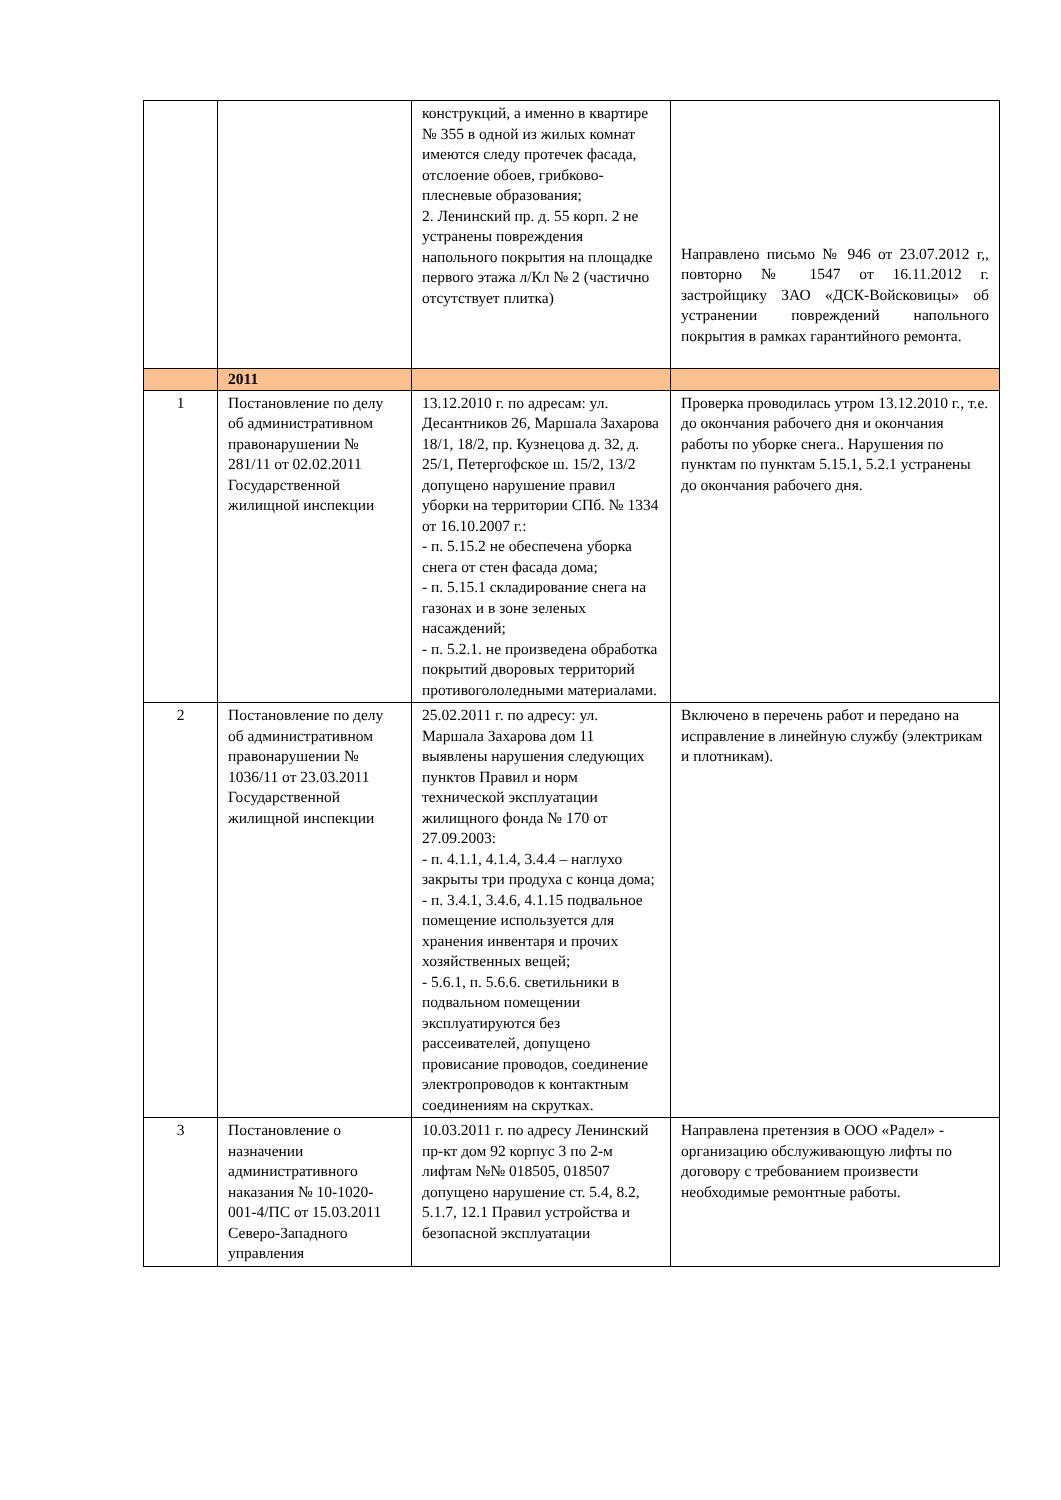| | | конструкций, а именно в квартире № 355 в одной из жилых комнат имеются следу протечек фасада, отслоение обоев, грибково-плесневые образования; 2. Ленинский пр. д. 55 корп. 2 не устранены повреждения напольного покрытия на площадке первого этажа л/Кл № 2 (частично отсутствует плитка) | Направлено письмо № 946 от 23.07.2012 г,, повторно № 1547 от 16.11.2012 г. застройщику ЗАО «ДСК-Войсковицы» об устранении повреждений напольного покрытия в рамках гарантийного ремонта. |
| | 2011 | | |
| 1 | Постановление по делу об административном правонарушении № 281/11 от 02.02.2011 Государственной жилищной инспекции | 13.12.2010 г. по адресам: ул. Десантников 26, Маршала Захарова 18/1, 18/2, пр. Кузнецова д. 32, д. 25/1, Петергофское ш. 15/2, 13/2 допущено нарушение правил уборки на территории СПб. № 1334 от 16.10.2007 г.: - п. 5.15.2 не обеспечена уборка снега от стен фасада дома; - п. 5.15.1 складирование снега на газонах и в зоне зеленых насаждений; - п. 5.2.1. не произведена обработка покрытий дворовых территорий противогололедными материалами. | Проверка проводилась утром 13.12.2010 г., т.е. до окончания рабочего дня и окончания работы по уборке снега.. Нарушения по пунктам по пунктам 5.15.1, 5.2.1 устранены до окончания рабочего дня. |
| 2 | Постановление по делу об административном правонарушении № 1036/11 от 23.03.2011 Государственной жилищной инспекции | 25.02.2011 г. по адресу: ул. Маршала Захарова дом 11 выявлены нарушения следующих пунктов Правил и норм технической эксплуатации жилищного фонда № 170 от 27.09.2003: - п. 4.1.1, 4.1.4, 3.4.4 – наглухо закрыты три продуха с конца дома; - п. 3.4.1, 3.4.6, 4.1.15 подвальное помещение используется для хранения инвентаря и прочих хозяйственных вещей; - 5.6.1, п. 5.6.6. светильники в подвальном помещении эксплуатируются без рассеивателей, допущено провисание проводов, соединение электропроводов к контактным соединениям на скрутках. | Включено в перечень работ и передано на исправление в линейную службу (электрикам и плотникам). |
| 3 | Постановление о назначении административного наказания № 10-1020-001-4/ПС от 15.03.2011 Северо-Западного управления | 10.03.2011 г. по адресу Ленинский пр-кт дом 92 корпус 3 по 2-м лифтам №№ 018505, 018507 допущено нарушение ст. 5.4, 8.2, 5.1.7, 12.1 Правил устройства и безопасной эксплуатации | Направлена претензия в ООО «Радел» - организацию обслуживающую лифты по договору с требованием произвести необходимые ремонтные работы. |